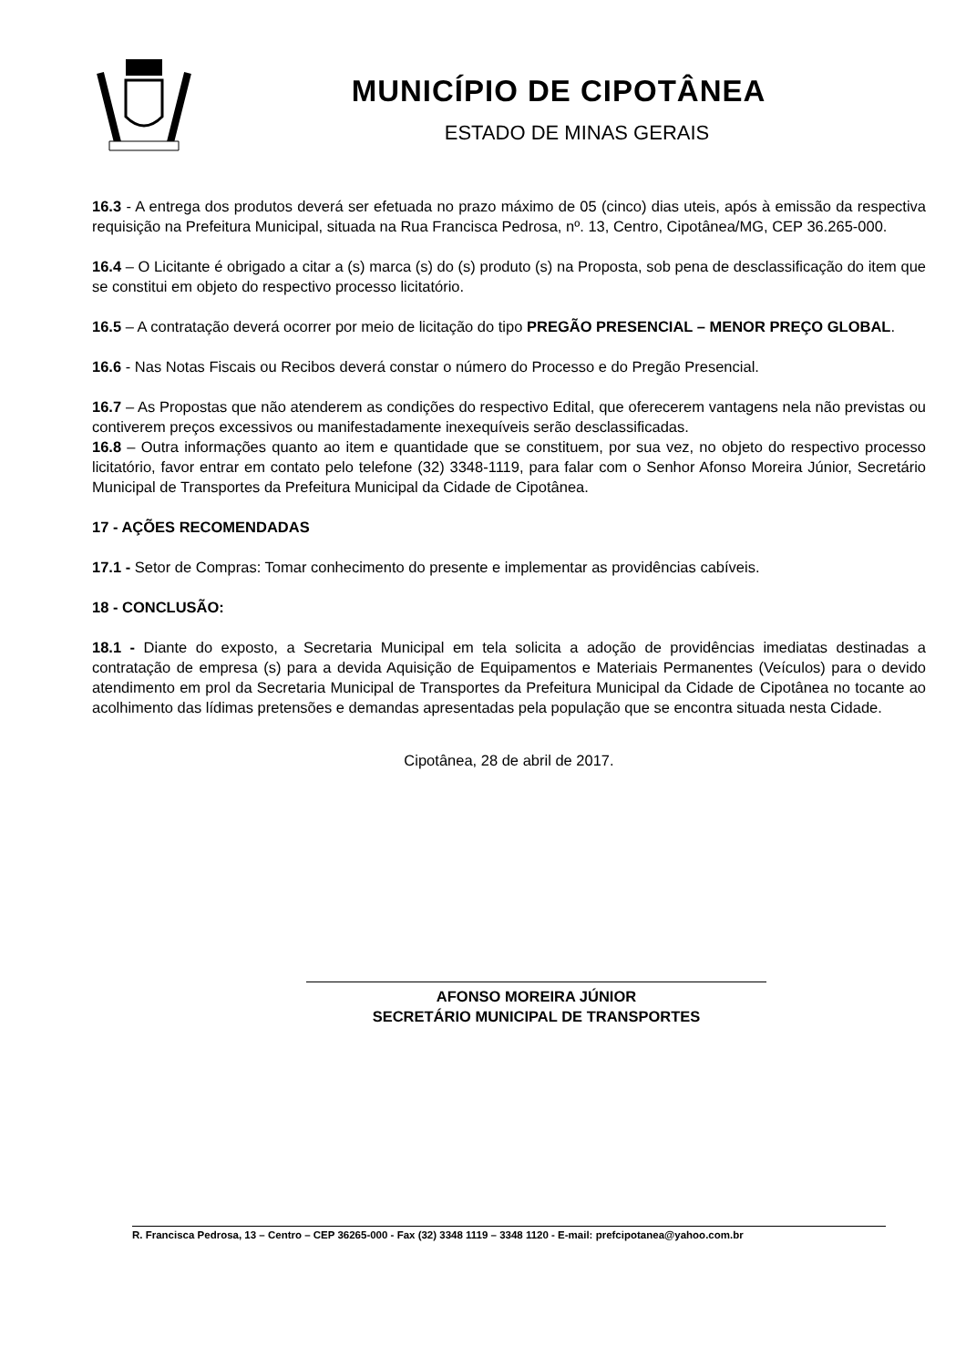MUNICÍPIO DE CIPOTÂNEA
ESTADO DE MINAS GERAIS
16.3 - A entrega dos produtos deverá ser efetuada no prazo máximo de 05 (cinco) dias uteis, após à emissão da respectiva requisição na Prefeitura Municipal, situada na Rua Francisca Pedrosa, nº. 13, Centro, Cipotânea/MG, CEP 36.265-000.
16.4 – O Licitante é obrigado a citar a (s) marca (s) do (s) produto (s) na Proposta, sob pena de desclassificação do item que se constitui em objeto do respectivo processo licitatório.
16.5 – A contratação deverá ocorrer por meio de licitação do tipo PREGÃO PRESENCIAL – MENOR PREÇO GLOBAL.
16.6 - Nas Notas Fiscais ou Recibos deverá constar o número do Processo e do Pregão Presencial.
16.7 – As Propostas que não atenderem as condições do respectivo Edital, que oferecerem vantagens nela não previstas ou contiverem preços excessivos ou manifestadamente inexequíveis serão desclassificadas.
16.8 – Outra informações quanto ao item e quantidade que se constituem, por sua vez, no objeto do respectivo processo licitatório, favor entrar em contato pelo telefone (32) 3348-1119, para falar com o Senhor Afonso Moreira Júnior, Secretário Municipal de Transportes da Prefeitura Municipal da Cidade de Cipotânea.
17 - AÇÕES RECOMENDADAS
17.1 - Setor de Compras: Tomar conhecimento do presente e implementar as providências cabíveis.
18 - CONCLUSÃO:
18.1 - Diante do exposto, a Secretaria Municipal em tela solicita a adoção de providências imediatas destinadas a contratação de empresa (s) para a devida Aquisição de Equipamentos e Materiais Permanentes (Veículos) para o devido atendimento em prol da Secretaria Municipal de Transportes da Prefeitura Municipal da Cidade de Cipotânea no tocante ao acolhimento das lídimas pretensões e demandas apresentadas pela população que se encontra situada nesta Cidade.
Cipotânea, 28 de abril de 2017.
AFONSO MOREIRA JÚNIOR
SECRETÁRIO MUNICIPAL DE TRANSPORTES
R. Francisca Pedrosa, 13 – Centro – CEP 36265-000 - Fax (32) 3348 1119 – 3348 1120 - E-mail: prefcipotanea@yahoo.com.br